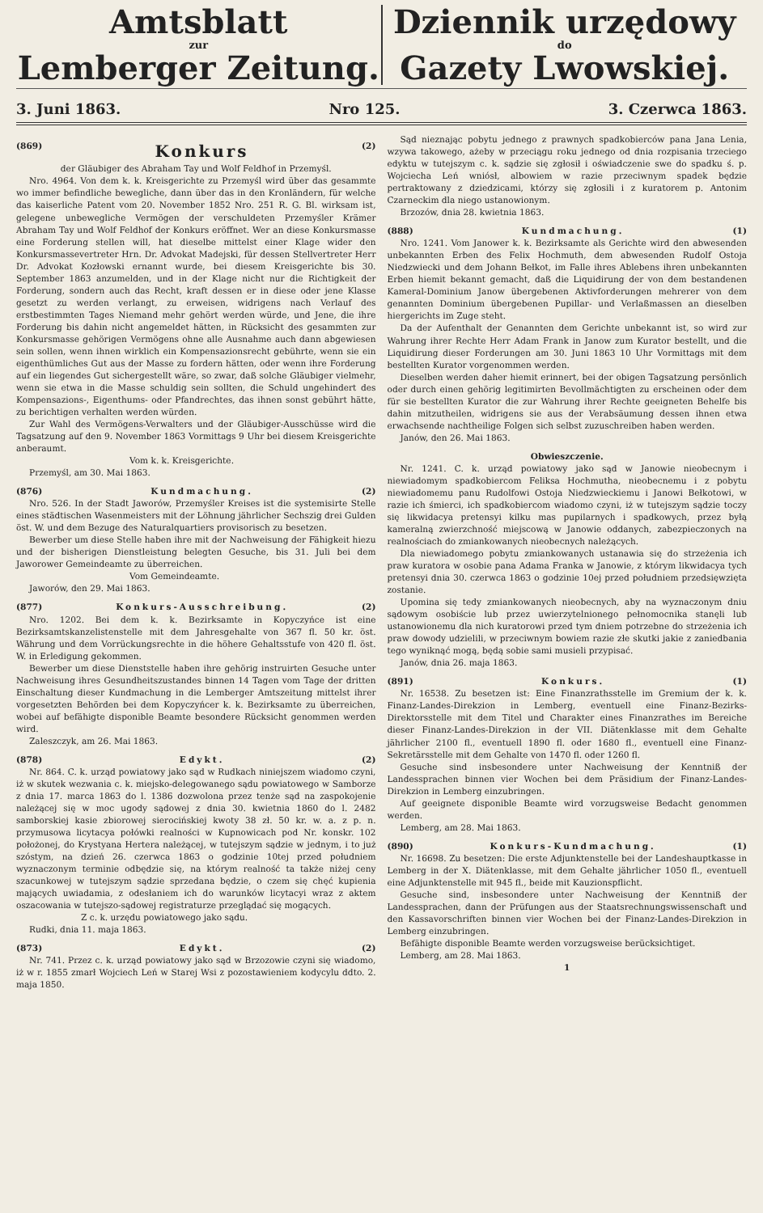Amtsblatt
zur
Lemberger Zeitung.
Dziennik urzędowy
do
Gazety Lwowskiej.
3. Juni 1863. Nro 125. 3. Czerwca 1863.
(869) Konkurs (2)
der Gläubiger des Abraham Tay und Wolf Feldhof in Przemyśl.
Nro. 4964. Von dem k. k. Kreisgerichte zu Przemyśl wird über das gesammte wo immer befindliche bewegliche, dann über das in den Kronländern, für welche das kaiserliche Patent vom 20. November 1852 Nro. 251 R. G. Bl. wirksam ist, gelegene unbewegliche Vermögen der verschuldeten Przemyśler Krämer Abraham Tay und Wolf Feldhof der Konkurs eröffnet. Wer an diese Konkursmasse eine Forderung stellen will, hat dieselbe mittelst einer Klage wider den Konkursmassevertreter Hrn. Dr. Advokat Madejski, für dessen Stellvertreter Herr Dr. Advokat Kozłowski ernannt wurde, bei diesem Kreisgerichte bis 30. September 1863 anzumelden, und in der Klage nicht nur die Richtigkeit der Forderung, sondern auch das Recht, kraft dessen er in diese oder jene Klasse gesetzt zu werden verlangt, zu erweisen, widrigens nach Verlauf des erstbestimmten Tages Niemand mehr gehört werden würde, und Jene, die ihre Forderung bis dahin nicht angemeldet hätten, in Rücksicht des gesammten zur Konkursmasse gehörigen Vermögens ohne alle Ausnahme auch dann abgewiesen sein sollen, wenn ihnen wirklich ein Kompensazionsrecht gebührte, wenn sie ein eigenthümliches Gut aus der Masse zu fordern hätten, oder wenn ihre Forderung auf ein liegendes Gut sichergestellt wäre, so zwar, daß solche Gläubiger vielmehr, wenn sie etwa in die Masse schuldig sein sollten, die Schuld ungehindert des Kompensazions-, Eigenthums- oder Pfandrechtes, das ihnen sonst gebührt hätte, zu berichtigen verhalten werden würden.
Zur Wahl des Vermögens-Verwalters und der Gläubiger-Ausschüsse wird die Tagsatzung auf den 9. November 1863 Vormittags 9 Uhr bei diesem Kreisgerichte anberaumt.
Vom k. k. Kreisgerichte.
Przemyśl, am 30. Mai 1863.
(876) Kundmachung. (2)
Nro. 526. In der Stadt Jaworów, Przemyśler Kreises ist die systemisirte Stelle eines städtischen Wasenmeisters mit der Löhnung jährlicher Sechszig drei Gulden öst. W. und dem Bezuge des Naturalquartiers provisorisch zu besetzen.
Bewerber um diese Stelle haben ihre mit der Nachweisung der Fähigkeit hiezu und der bisherigen Dienstleistung belegten Gesuche, bis 31. Juli bei dem Jaworower Gemeindeamte zu überreichen.
Vom Gemeindeamte.
Jaworów, den 29. Mai 1863.
(877) Konkurs-Ausschreibung. (2)
Nro. 1202. Bei dem k. k. Bezirksamte in Kopyczyńce ist eine Bezirksamtskanzelistenstelle mit dem Jahresgehalte von 367 fl. 50 kr. öst. Währung und dem Vorrückungsrechte in die höhere Gehaltsstufe von 420 fl. öst. W. in Erledigung gekommen.
Bewerber um diese Dienststelle haben ihre gehörig instruirten Gesuche unter Nachweisung ihres Gesundheitszustandes binnen 14 Tagen vom Tage der dritten Einschaltung dieser Kundmachung in die Lemberger Amtszeitung mittelst ihrer vorgesetzten Behörden bei dem Kopyczyńcer k. k. Bezirksamte zu überreichen, wobei auf befähigte disponible Beamte besondere Rücksicht genommen werden wird.
Zaleszczyk, am 26. Mai 1863.
(878) Edykt. (2)
Nr. 864. C. k. urząd powiatowy jako sąd w Rudkach niniejszem wiadomo czyni, iż w skutek wezwania c. k. miejsko-delegowanego sądu powiatowego w Samborze z dnia 17. marca 1863 do l. 1386 dozwolona przez tenże sąd na zaspokojenie należącej się w moc ugody sądowej z dnia 30. kwietnia 1860 do l. 2482 samborskiej kasie zbiorowej sierocińskiej kwoty 38 zł. 50 kr. w. a. z p. n. przymusowa licytacya połówki realności w Kupnowicach pod Nr. konskr. 102 położonej, do Krystyana Hertera należącej, w tutejszym sądzie w jednym, i to już szóstym, na dzień 26. czerwca 1863 o godzinie 10tej przed południem wyznaczonym terminie odbędzie się, na którym realność ta także niżej ceny szacunkowej w tutejszym sądzie sprzedana będzie, o czem się chęć kupienia mających uwiadamia, z odesłaniem ich do warunków licytacyi wraz z aktem oszacowania w tutejszo-sądowej registraturze przeglądać się mogących.
Z c. k. urzędu powiatowego jako sądu.
Rudki, dnia 11. maja 1863.
(873) Edykt. (2)
Nr. 741. Przez c. k. urząd powiatowy jako sąd w Brzozowie czyni się wiadomo, iż w r. 1855 zmarł Wojciech Leń w Starej Wsi z pozostawieniem kodycylu ddto. 2. maja 1850.
Sąd nieznając pobytu jednego z prawnych spadkobierców pana Jana Lenia, wzywa takowego, ażeby w przeciągu roku jednego od dnia rozpisania trzeciego edyktu w tutejszym c. k. sądzie się zgłosił i oświadczenie swe do spadku ś. p. Wojciecha Leń wniósł, albowiem w razie przeciwnym spadek będzie pertraktowany z dziedzicami, którzy się zgłosili i z kuratorem p. Antonim Czarneckim dla niego ustanowionym.
Brzozów, dnia 28. kwietnia 1863.
(888) Kundmachung. (1)
Nro. 1241. Vom Janower k. k. Bezirksamte als Gerichte wird den abwesenden unbekannten Erben des Felix Hochmuth, dem abwesenden Rudolf Ostoja Niedzwiecki und dem Johann Bełkot, im Falle ihres Ablebens ihren unbekannten Erben hiemit bekannt gemacht, daß die Liquidirung der von dem bestandenen Kameral-Dominium Janow übergebenen Aktivforderungen mehrerer von dem genannten Dominium übergebenen Pupillar- und Verlaßmassen an dieselben hiergerichts im Zuge steht.
Da der Aufenthalt der Genannten dem Gerichte unbekannt ist, so wird zur Wahrung ihrer Rechte Herr Adam Frank in Janow zum Kurator bestellt, und die Liquidirung dieser Forderungen am 30. Juni 1863 10 Uhr Vormittags mit dem bestellten Kurator vorgenommen werden.
Dieselben werden daher hiemit erinnert, bei der obigen Tagsatzung persönlich oder durch einen gehörig legitimirten Bevollmächtigten zu erscheinen oder dem für sie bestellten Kurator die zur Wahrung ihrer Rechte geeigneten Behelfe bis dahin mitzutheilen, widrigens sie aus der Verabsäumung dessen ihnen etwa erwachsende nachtheilige Folgen sich selbst zuzuschreiben haben werden.
Janów, den 26. Mai 1863.
Obwieszczenie.
Nr. 1241. C. k. urząd powiatowy jako sąd w Janowie nieobecnym i niewiadomym spadkobiercom Feliksa Hochmutha, nieobecnemu i z pobytu niewiadomemu panu Rudolfowi Ostoja Niedzwieckiemu i Janowi Bełkotowi, w razie ich śmierci, ich spadkobiercom wiadomo czyni, iż w tutejszym sądzie toczy się likwidacya pretensyi kilku mas pupilarnych i spadkowych, przez byłą kameralną zwierzchność miejscową w Janowie oddanych, zabezpieczonych na realnościach do zmiankowanych nieobecnych należących.
Dla niewiadomego pobytu zmiankowanych ustanawia się do strzeżenia ich praw kuratora w osobie pana Adama Franka w Janowie, z którym likwidacya tych pretensyi dnia 30. czerwca 1863 o godzinie 10ej przed południem przedsięwzięta zostanie.
Upomina się tedy zmiankowanych nieobecnych, aby na wyznaczonym dniu sądowym osobiście lub przez uwierzytelnionego pełnomocnika stanęli lub ustanowionemu dla nich kuratorowi przed tym dniem potrzebne do strzeżenia ich praw dowody udzielili, w przeciwnym bowiem razie złe skutki jakie z zaniedbania tego wyniknąć mogą, będą sobie sami musieli przypisać.
Janów, dnia 26. maja 1863.
(891) Konkurs. (1)
Nr. 16538. Zu besetzen ist: Eine Finanzrathsstelle im Gremium der k. k. Finanz-Landes-Direkzion in Lemberg, eventuell eine Finanz-Bezirks-Direktorsstelle mit dem Titel und Charakter eines Finanzrathes im Bereiche dieser Finanz-Landes-Direkzion in der VII. Diätenklasse mit dem Gehalte jährlicher 2100 fl., eventuell 1890 fl. oder 1680 fl., eventuell eine Finanz-Sekretärsstelle mit dem Gehalte von 1470 fl. oder 1260 fl.
Gesuche sind insbesondere unter Nachweisung der Kenntniß der Landessprachen binnen vier Wochen bei dem Präsidium der Finanz-Landes-Direkzion in Lemberg einzubringen.
Auf geeignete disponible Beamte wird vorzugsweise Bedacht genommen werden.
Lemberg, am 28. Mai 1863.
(890) Konkurs-Kundmachung. (1)
Nr. 16698. Zu besetzen: Die erste Adjunktenstelle bei der Landeshauptkasse in Lemberg in der X. Diätenklasse, mit dem Gehalte jährlicher 1050 fl., eventuell eine Adjunktenstelle mit 945 fl., beide mit Kauzionspflicht.
Gesuche sind, insbesondere unter Nachweisung der Kenntniß der Landessprachen, dann der Prüfungen aus der Staatsrechnungswissenschaft und den Kassavorschriften binnen vier Wochen bei der Finanz-Landes-Direkzion in Lemberg einzubringen.
Befähigte disponible Beamte werden vorzugsweise berücksichtiget.
Lemberg, am 28. Mai 1863.
1